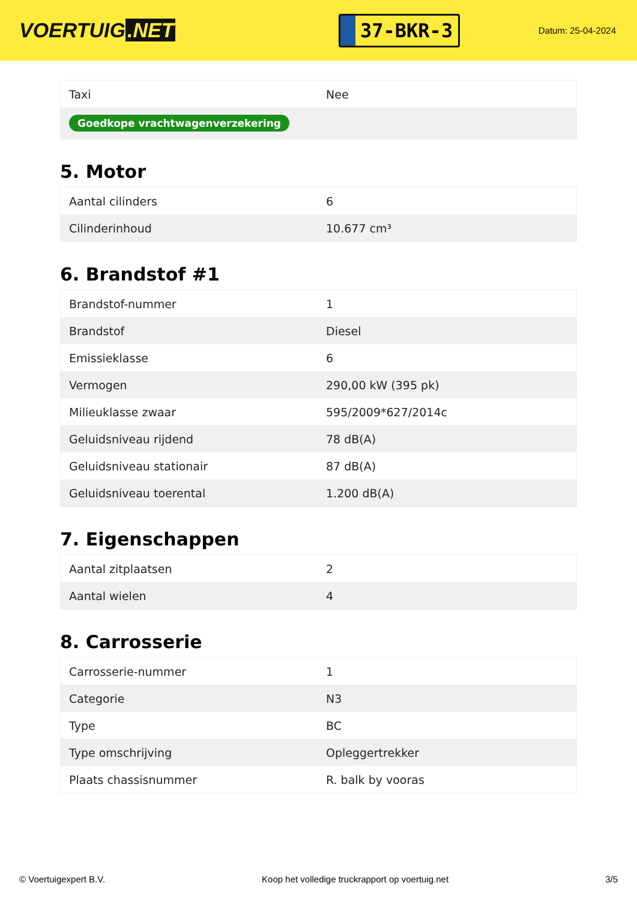VOERTUIG.NET
37-BKR-3
Datum: 25-04-2024
| Taxi | Nee |
| Goedkope vrachtwagenverzekering | |
5. Motor
| Aantal cilinders | 6 |
| Cilinderinhoud | 10.677 cm³ |
6. Brandstof #1
| Brandstof-nummer | 1 |
| Brandstof | Diesel |
| Emissieklasse | 6 |
| Vermogen | 290,00 kW (395 pk) |
| Milieuklasse zwaar | 595/2009*627/2014c |
| Geluidsniveau rijdend | 78 dB(A) |
| Geluidsniveau stationair | 87 dB(A) |
| Geluidsniveau toerental | 1.200 dB(A) |
7. Eigenschappen
| Aantal zitplaatsen | 2 |
| Aantal wielen | 4 |
8. Carrosserie
| Carrosserie-nummer | 1 |
| Categorie | N3 |
| Type | BC |
| Type omschrijving | Opleggertrekker |
| Plaats chassisnummer | R. balk by vooras |
© Voertuigexpert B.V. Koop het volledige truckrapport op voertuig.net 3/5